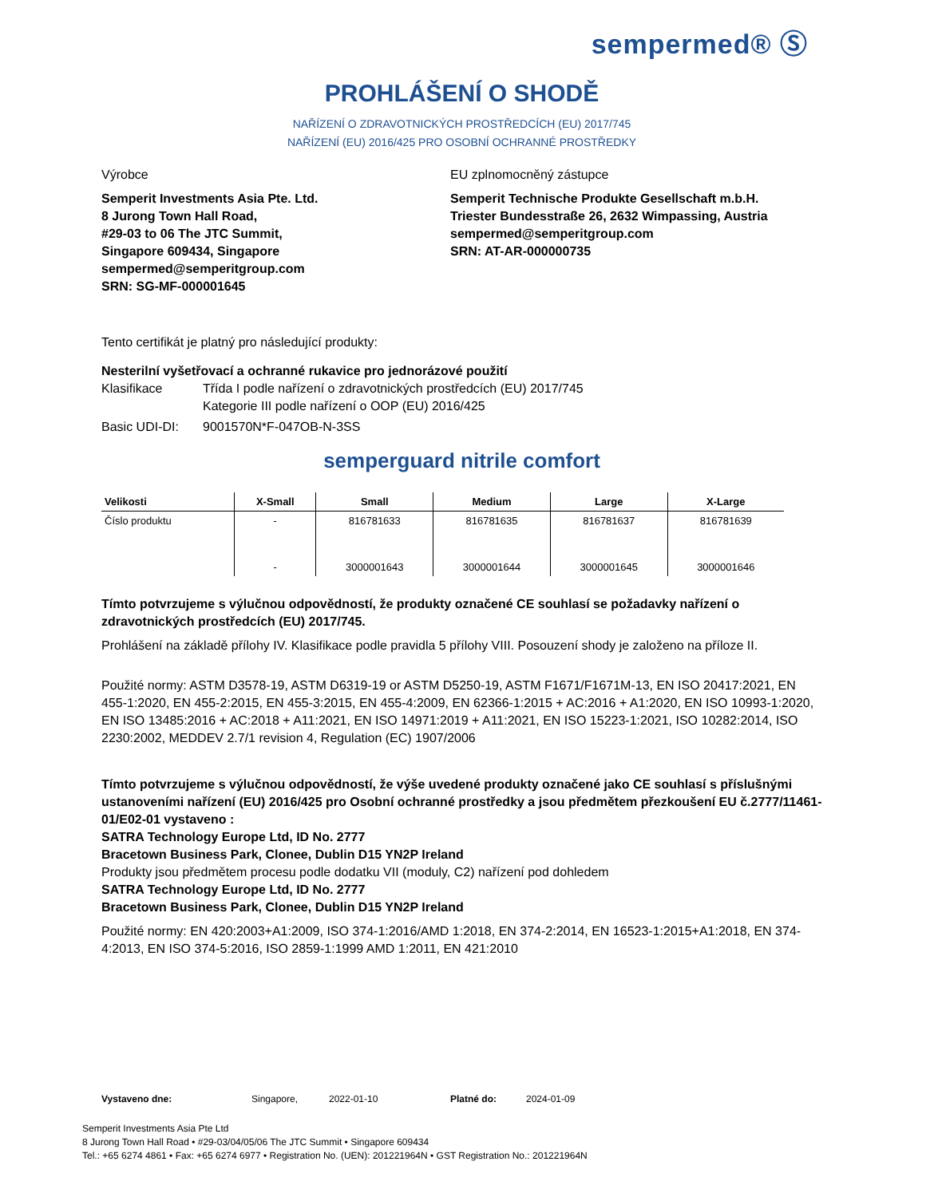sempermed® Ⓢ
PROHLÁŠENÍ O SHODĚ
NAŘÍZENÍ O ZDRAVOTNICKÝCH PROSTŘEDCÍCH (EU) 2017/745
NAŘÍZENÍ (EU) 2016/425 PRO OSOBNÍ OCHRANNÉ PROSTŘEDKY
Výrobce
Semperit Investments Asia Pte. Ltd.
8 Jurong Town Hall Road,
#29-03 to 06 The JTC Summit,
Singapore 609434, Singapore
sempermed@semperitgroup.com
SRN: SG-MF-000001645
EU zplnomocněný zástupce
Semperit Technische Produkte Gesellschaft m.b.H.
Triester Bundesstraße 26, 2632 Wimpassing, Austria
sempermed@semperitgroup.com
SRN: AT-AR-000000735
Tento certifikát je platný pro následující produkty:
Nesterilní vyšetřovací a ochranné rukavice pro jednorázové použití
Klasifikace Třída I podle nařízení o zdravotnických prostředcích (EU) 2017/745
Kategorie III podle nařízení o OOP (EU) 2016/425
Basic UDI-DI: 9001570N*F-047OB-N-3SS
semperguard nitrile comfort
| Velikosti | X-Small | Small | Medium | Large | X-Large |
| --- | --- | --- | --- | --- | --- |
| Číslo produktu | - | 816781633 | 816781635 | 816781637 | 816781639 |
| | - | 3000001643 | 3000001644 | 3000001645 | 3000001646 |
Tímto potvrzujeme s výlučnou odpovědností, že produkty označené CE souhlasí se požadavky nařízení o zdravotnických prostředcích (EU) 2017/745.
Prohlášení na základě přílohy IV. Klasifikace podle pravidla 5 přílohy VIII. Posouzení shody je založeno na příloze II.
Použité normy: ASTM D3578-19, ASTM D6319-19 or ASTM D5250-19, ASTM F1671/F1671M-13, EN ISO 20417:2021, EN 455-1:2020, EN 455-2:2015, EN 455-3:2015, EN 455-4:2009, EN 62366-1:2015 + AC:2016 + A1:2020, EN ISO 10993-1:2020, EN ISO 13485:2016 + AC:2018 + A11:2021, EN ISO 14971:2019 + A11:2021, EN ISO 15223-1:2021, ISO 10282:2014, ISO 2230:2002, MEDDEV 2.7/1 revision 4, Regulation (EC) 1907/2006
Tímto potvrzujeme s výlučnou odpovědností, že výše uvedené produkty označené jako CE souhlasí s příslušnými ustanoveními nařízení (EU) 2016/425 pro Osobní ochranné prostředky a jsou předmětem přezkoušení EU č.2777/11461-01/E02-01 vystaveno :
SATRA Technology Europe Ltd, ID No. 2777
Bracetown Business Park, Clonee, Dublin D15 YN2P Ireland
Produkty jsou předmětem procesu podle dodatku VII (moduly, C2) nařízení pod dohledem
SATRA Technology Europe Ltd, ID No. 2777
Bracetown Business Park, Clonee, Dublin D15 YN2P Ireland
Použité normy: EN 420:2003+A1:2009, ISO 374-1:2016/AMD 1:2018, EN 374-2:2014, EN 16523-1:2015+A1:2018, EN 374-4:2013, EN ISO 374-5:2016, ISO 2859-1:1999 AMD 1:2011, EN 421:2010
Vystaveno dne: Singapore, 2022-01-10 Platné do: 2024-01-09
Semperit Investments Asia Pte Ltd
8 Jurong Town Hall Road • #29-03/04/05/06 The JTC Summit • Singapore 609434
Tel.: +65 6274 4861 • Fax: +65 6274 6977 • Registration No. (UEN): 201221964N • GST Registration No.: 201221964N